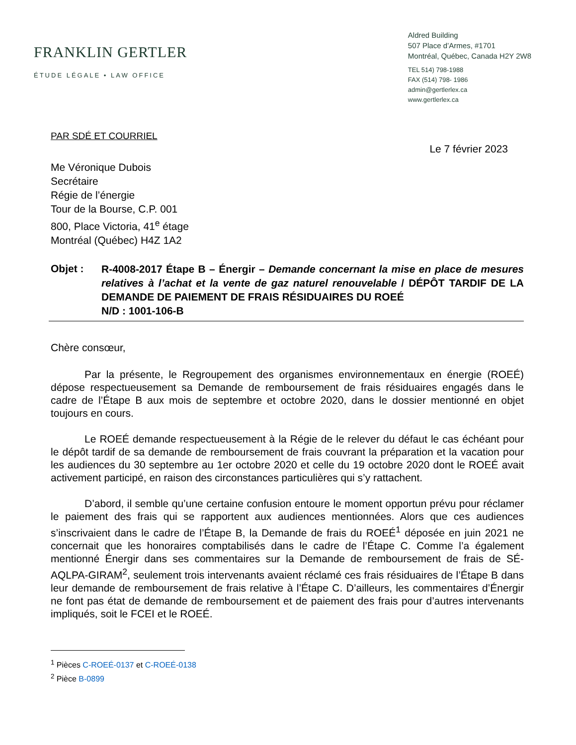FRANKLIN GERTLER
ÉTUDE LÉGALE • LAW OFFICE
Aldred Building
507 Place d’Armes, #1701
Montréal, Québec, Canada H2Y 2W8
TEL 514) 798-1988
FAX (514) 798- 1986
admin@gertlerlex.ca
www.gertlerlex.ca
PAR SDÉ ET COURRIEL
Le 7 février 2023
Me Véronique Dubois
Secrétaire
Régie de l’énergie
Tour de la Bourse, C.P. 001
800, Place Victoria, 41<sup>e</sup> étage
Montréal (Québec) H4Z 1A2
Objet :
R-4008-2017 Étape B – Énergir – Demande concernant la mise en place de mesures relatives à l’achat et la vente de gaz naturel renouvelable / DÉPÔT TARDIF DE LA DEMANDE DE PAIEMENT DE FRAIS RÉSIDUAIRES DU ROEÉ
N/D : 1001-106-B
Chère consœur,
Par la présente, le Regroupement des organismes environnementaux en énergie (ROEÉ) dépose respectueusement sa Demande de remboursement de frais résiduaires engagés dans le cadre de l’Étape B aux mois de septembre et octobre 2020, dans le dossier mentionné en objet toujours en cours.
Le ROEÉ demande respectueusement à la Régie de le relever du défaut le cas échéant pour le dépôt tardif de sa demande de remboursement de frais couvrant la préparation et la vacation pour les audiences du 30 septembre au 1er octobre 2020 et celle du 19 octobre 2020 dont le ROEÉ avait activement participé, en raison des circonstances particulières qui s’y rattachent.
D’abord, il semble qu’une certaine confusion entoure le moment opportun prévu pour réclamer le paiement des frais qui se rapportent aux audiences mentionnées. Alors que ces audiences s’inscrivaient dans le cadre de l’Étape B, la Demande de frais du ROEÉ<sup>1</sup> déposée en juin 2021 ne concernait que les honoraires comptabilisés dans le cadre de l’Étape C. Comme l’a également mentionné Énergir dans ses commentaires sur la Demande de remboursement de frais de SÉ-AQLPA-GIRAM<sup>2</sup>, seulement trois intervenants avaient réclamé ces frais résiduaires de l’Étape B dans leur demande de remboursement de frais relative à l’Étape C. D’ailleurs, les commentaires d’Énergir ne font pas état de demande de remboursement et de paiement des frais pour d’autres intervenants impliqués, soit le FCEI et le ROEÉ.
<sup>1</sup> Pièces C-ROEÉ-0137 et C-ROEÉ-0138
<sup>2</sup> Pièce B-0899